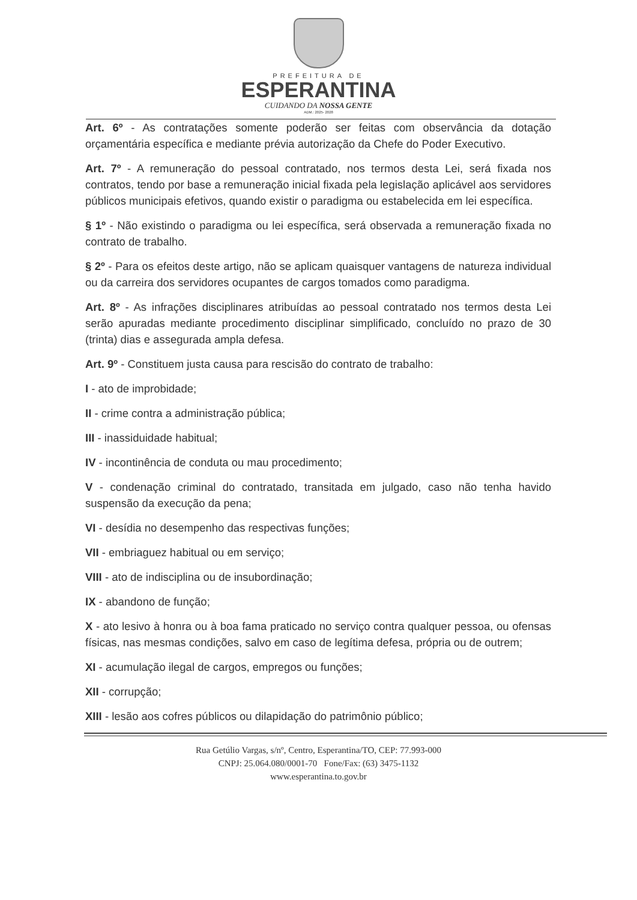PREFEITURA DE
ESPERANTINA
CUIDANDO DA NOSSA GENTE
ADM.: 2025- 2028
Art. 6º - As contratações somente poderão ser feitas com observância da dotação orçamentária específica e mediante prévia autorização da Chefe do Poder Executivo.
Art. 7º - A remuneração do pessoal contratado, nos termos desta Lei, será fixada nos contratos, tendo por base a remuneração inicial fixada pela legislação aplicável aos servidores públicos municipais efetivos, quando existir o paradigma ou estabelecida em lei específica.
§ 1º - Não existindo o paradigma ou lei específica, será observada a remuneração fixada no contrato de trabalho.
§ 2º - Para os efeitos deste artigo, não se aplicam quaisquer vantagens de natureza individual ou da carreira dos servidores ocupantes de cargos tomados como paradigma.
Art. 8º - As infrações disciplinares atribuídas ao pessoal contratado nos termos desta Lei serão apuradas mediante procedimento disciplinar simplificado, concluído no prazo de 30 (trinta) dias e assegurada ampla defesa.
Art. 9º - Constituem justa causa para rescisão do contrato de trabalho:
I - ato de improbidade;
II - crime contra a administração pública;
III - inassiduidade habitual;
IV - incontinência de conduta ou mau procedimento;
V - condenação criminal do contratado, transitada em julgado, caso não tenha havido suspensão da execução da pena;
VI - desídia no desempenho das respectivas funções;
VII - embriaguez habitual ou em serviço;
VIII - ato de indisciplina ou de insubordinação;
IX - abandono de função;
X - ato lesivo à honra ou à boa fama praticado no serviço contra qualquer pessoa, ou ofensas físicas, nas mesmas condições, salvo em caso de legítima defesa, própria ou de outrem;
XI - acumulação ilegal de cargos, empregos ou funções;
XII - corrupção;
XIII - lesão aos cofres públicos ou dilapidação do patrimônio público;
Rua Getúlio Vargas, s/nº, Centro, Esperantina/TO, CEP: 77.993-000
CNPJ: 25.064.080/0001-70 Fone/Fax: (63) 3475-1132
www.esperantina.to.gov.br